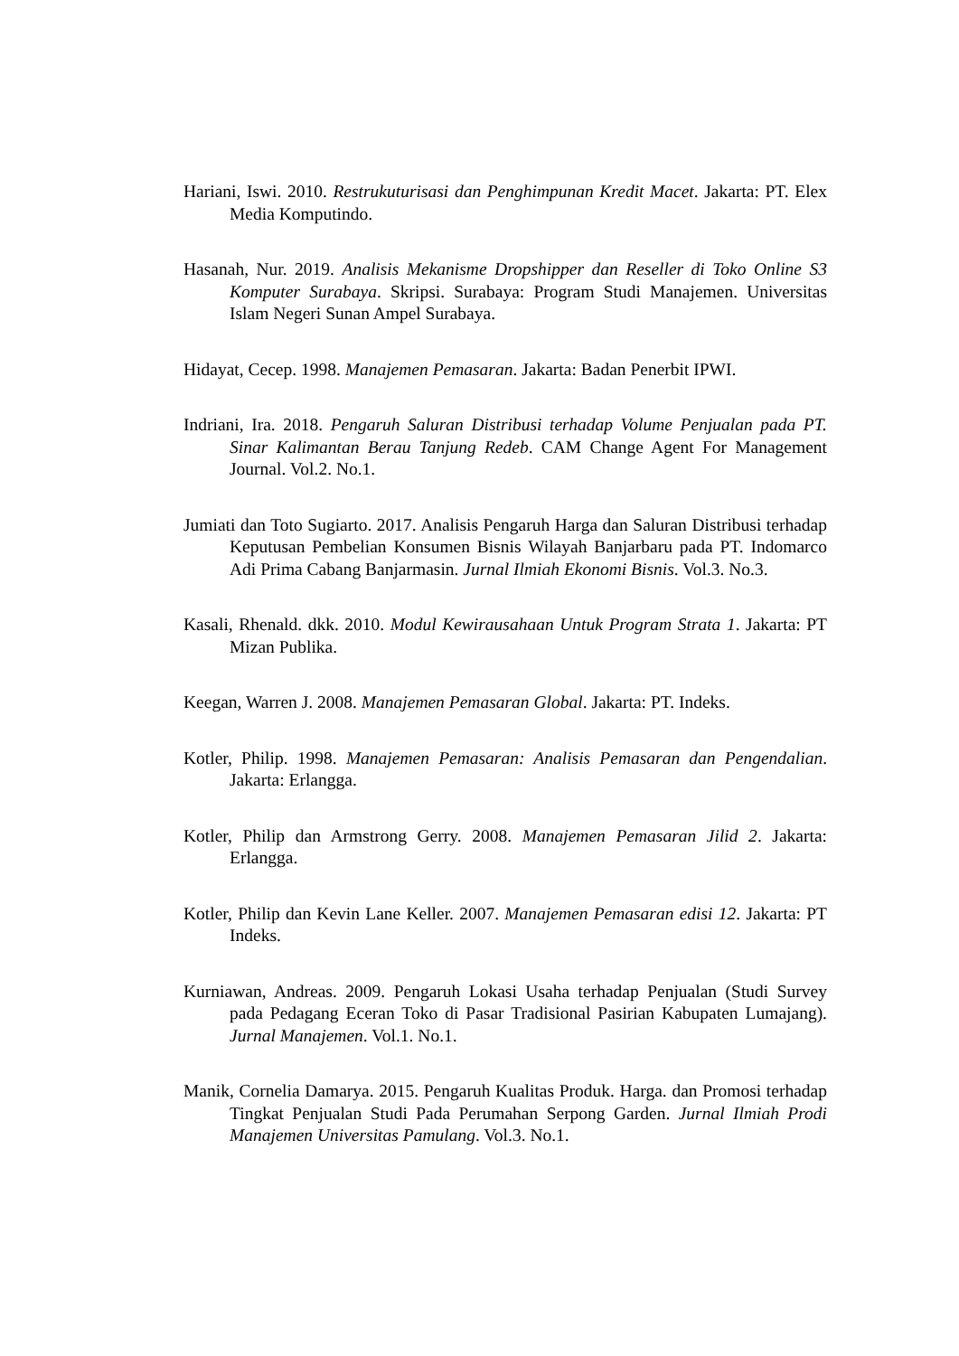Hariani, Iswi. 2010. Restrukuturisasi dan Penghimpunan Kredit Macet. Jakarta: PT. Elex Media Komputindo.
Hasanah, Nur. 2019. Analisis Mekanisme Dropshipper dan Reseller di Toko Online S3 Komputer Surabaya. Skripsi. Surabaya: Program Studi Manajemen. Universitas Islam Negeri Sunan Ampel Surabaya.
Hidayat, Cecep. 1998. Manajemen Pemasaran. Jakarta: Badan Penerbit IPWI.
Indriani, Ira. 2018. Pengaruh Saluran Distribusi terhadap Volume Penjualan pada PT. Sinar Kalimantan Berau Tanjung Redeb. CAM Change Agent For Management Journal. Vol.2. No.1.
Jumiati dan Toto Sugiarto. 2017. Analisis Pengaruh Harga dan Saluran Distribusi terhadap Keputusan Pembelian Konsumen Bisnis Wilayah Banjarbaru pada PT. Indomarco Adi Prima Cabang Banjarmasin. Jurnal Ilmiah Ekonomi Bisnis. Vol.3. No.3.
Kasali, Rhenald. dkk. 2010. Modul Kewirausahaan Untuk Program Strata 1. Jakarta: PT Mizan Publika.
Keegan, Warren J. 2008. Manajemen Pemasaran Global. Jakarta: PT. Indeks.
Kotler, Philip. 1998. Manajemen Pemasaran: Analisis Pemasaran dan Pengendalian. Jakarta: Erlangga.
Kotler, Philip dan Armstrong Gerry. 2008. Manajemen Pemasaran Jilid 2. Jakarta: Erlangga.
Kotler, Philip dan Kevin Lane Keller. 2007. Manajemen Pemasaran edisi 12. Jakarta: PT Indeks.
Kurniawan, Andreas. 2009. Pengaruh Lokasi Usaha terhadap Penjualan (Studi Survey pada Pedagang Eceran Toko di Pasar Tradisional Pasirian Kabupaten Lumajang). Jurnal Manajemen. Vol.1. No.1.
Manik, Cornelia Damarya. 2015. Pengaruh Kualitas Produk. Harga. dan Promosi terhadap Tingkat Penjualan Studi Pada Perumahan Serpong Garden. Jurnal Ilmiah Prodi Manajemen Universitas Pamulang. Vol.3. No.1.